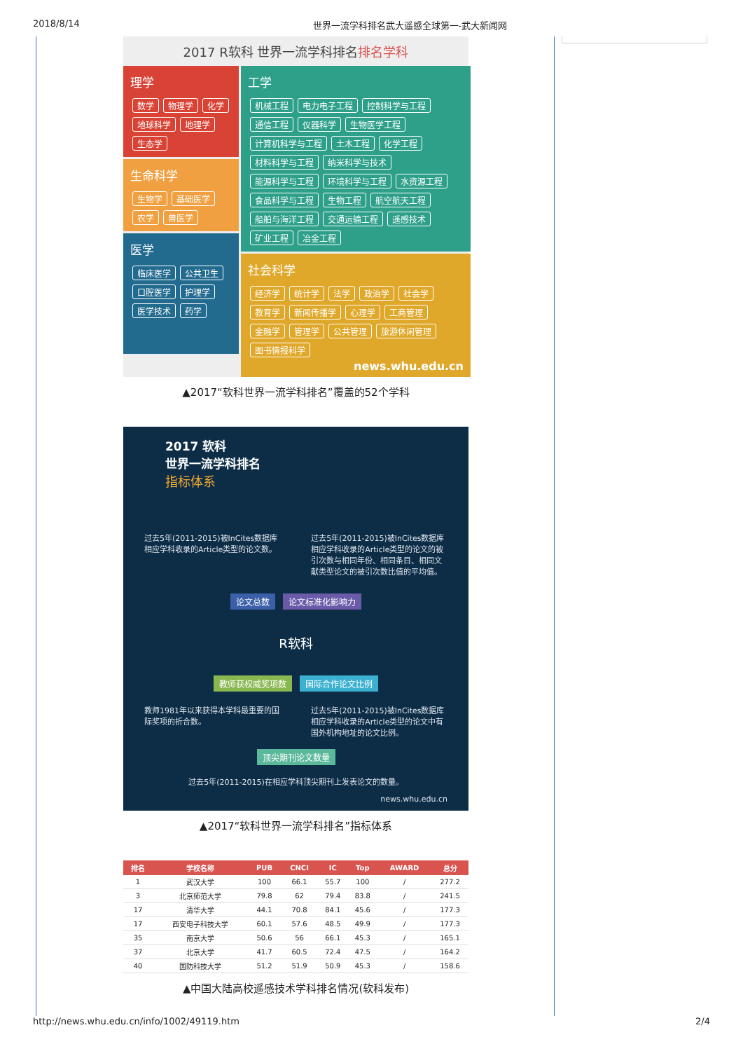2018/8/14 世界一流学科排名武大遥感全球第一-武大新闻网
2017 R软科 世界一流学科排名排名学科
理学
数学 物理学 化学 地球科学 地理学 生态学
生命科学
生物学 基础医学 农学 兽医学
医学
临床医学 公共卫生 口腔医学 护理学 医学技术 药学
工学
机械工程 电力电子工程 控制科学与工程 通信工程 仪器科学 生物医学工程 计算机科学与工程 土木工程 化学工程 材料科学与工程 纳米科学与技术 能源科学与工程 环境科学与工程 水资源工程 食品科学与工程 生物工程 航空航天工程 船舶与海洋工程 交通运输工程 遥感技术 矿业工程 冶金工程
社会科学
经济学 统计学 法学 政治学 社会学 教育学 新闻传播学 心理学 工商管理 金融学 管理学 公共管理 旅游休闲管理 图书情报科学
news.whu.edu.cn
▲2017“软科世界一流学科排名”覆盖的52个学科
2017 软科
世界一流学科排名
指标体系
过去5年(2011-2015)被InCites数据库相应学科收录的Article类型的论文数。
过去5年(2011-2015)被InCites数据库相应学科收录的Article类型的论文的被引次数与相同年份、相同条目、相同文献类型论文的被引次数比值的平均值。
论文总数 论文标准化影响力
R软科
教师获权威奖项数 国际合作论文比例
教师1981年以来获得本学科最重要的国际奖项的折合数。
过去5年(2011-2015)被InCites数据库相应学科收录的Article类型的论文中有国外机构地址的论文比例。
顶尖期刊论文数量
过去5年(2011-2015)在相应学科顶尖期刊上发表论文的数量。
news.whu.edu.cn
▲2017“软科世界一流学科排名”指标体系
| 排名 | 学校名称 | PUB | CNCI | IC | Top | AWARD | 总分 |
| --- | --- | --- | --- | --- | --- | --- | --- |
| 1 | 武汉大学 | 100 | 66.1 | 55.7 | 100 | / | 277.2 |
| 3 | 北京师范大学 | 79.8 | 62 | 79.4 | 83.8 | / | 241.5 |
| 17 | 清华大学 | 44.1 | 70.8 | 84.1 | 45.6 | / | 177.3 |
| 17 | 西安电子科技大学 | 60.1 | 57.6 | 48.5 | 49.9 | / | 177.3 |
| 35 | 南京大学 | 50.6 | 56 | 66.1 | 45.3 | / | 165.1 |
| 37 | 北京大学 | 41.7 | 60.5 | 72.4 | 47.5 | / | 164.2 |
| 40 | 国防科技大学 | 51.2 | 51.9 | 50.9 | 45.3 | / | 158.6 |
▲中国大陆高校遥感技术学科排名情况(软科发布)
http://news.whu.edu.cn/info/1002/49119.htm 2/4